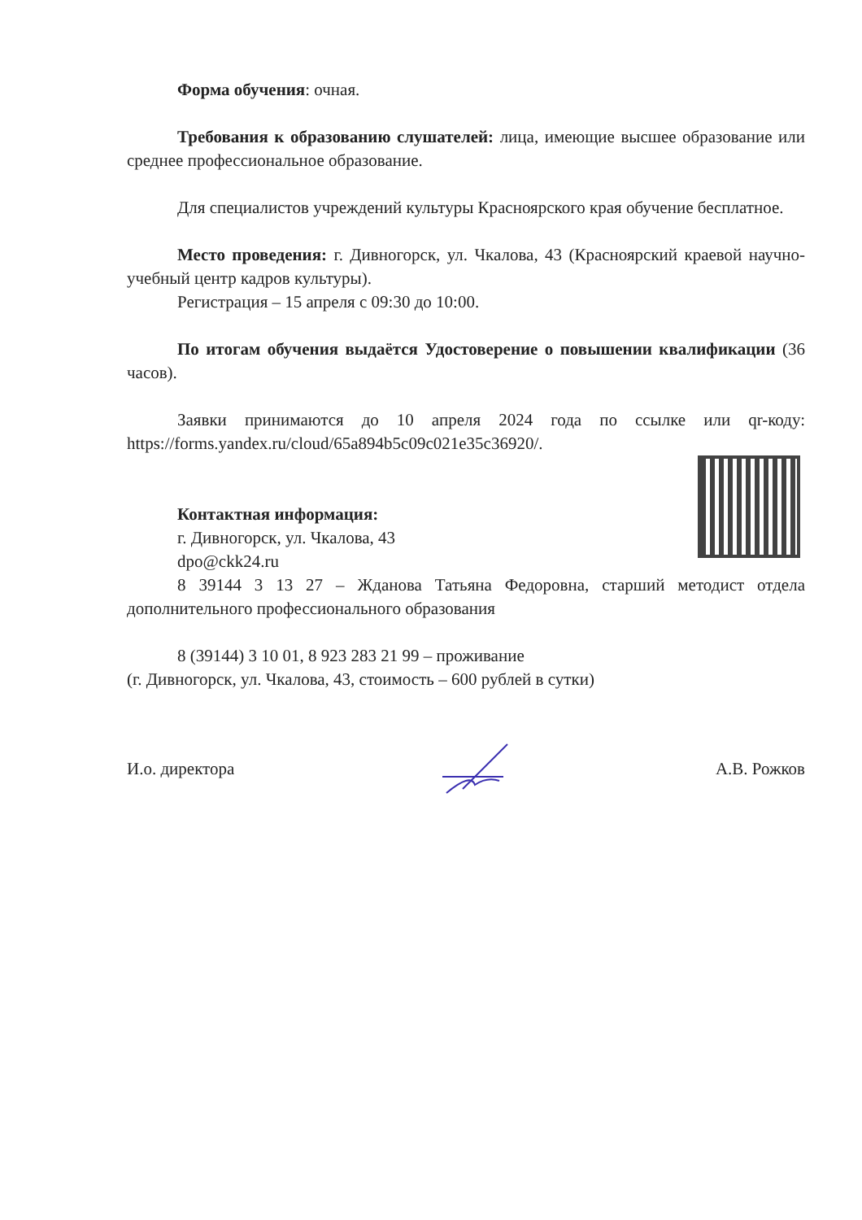Форма обучения: очная.
Требования к образованию слушателей: лица, имеющие высшее образование или среднее профессиональное образование.
Для специалистов учреждений культуры Красноярского края обучение бесплатное.
Место проведения: г. Дивногорск, ул. Чкалова, 43 (Красноярский краевой научно-учебный центр кадров культуры).
Регистрация – 15 апреля с 09:30 до 10:00.
По итогам обучения выдаётся Удостоверение о повышении квалификации (36 часов).
Заявки принимаются до 10 апреля 2024 года по ссылке или qr-коду: https://forms.yandex.ru/cloud/65a894b5c09c021e35c36920/.
Контактная информация:
г. Дивногорск, ул. Чкалова, 43
dpo@ckk24.ru
8 39144 3 13 27 – Жданова Татьяна Федоровна, старший методист отдела дополнительного профессионального образования
8 (39144) 3 10 01, 8 923 283 21 99 – проживание
(г. Дивногорск, ул. Чкалова, 43, стоимость – 600 рублей в сутки)
И.о. директора А.В. Рожков